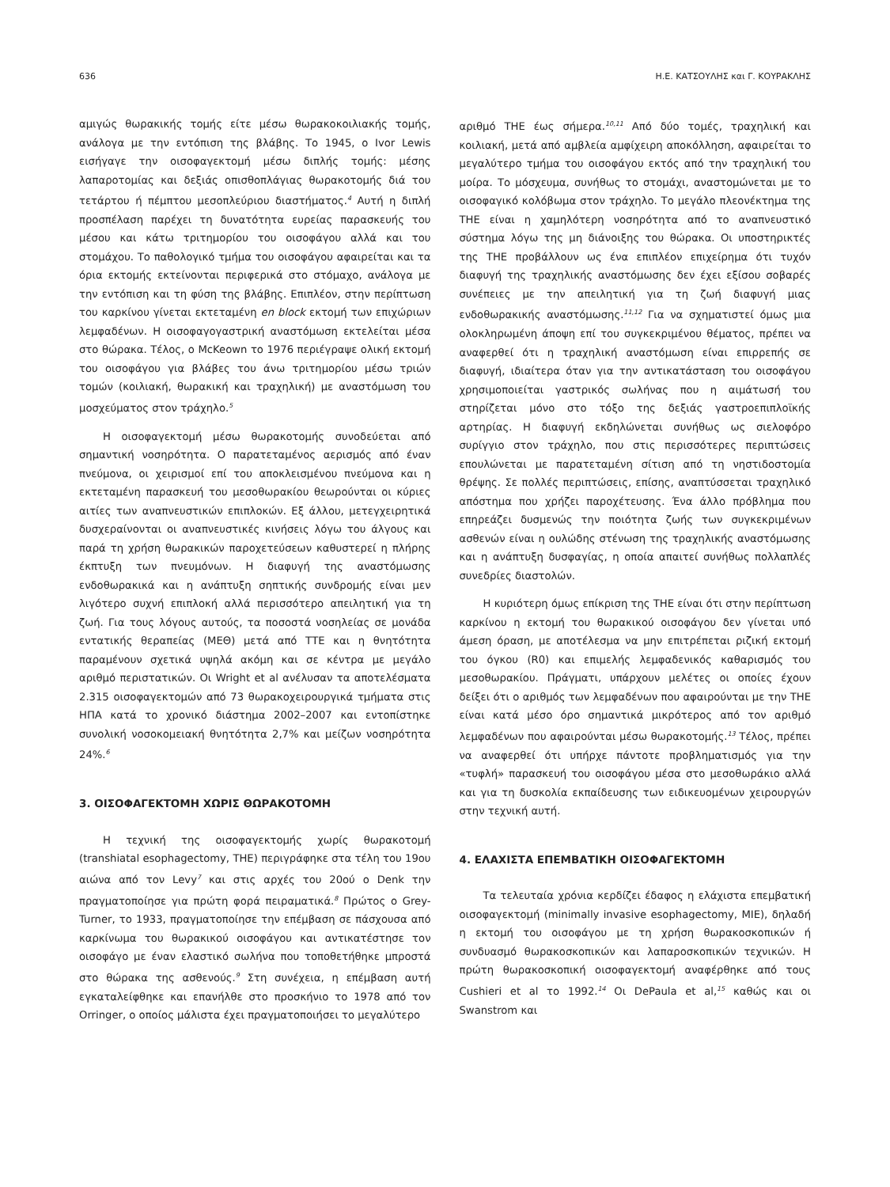636 Η.Ε. ΚΑΤΣΟΥΛΗΣ και Γ. ΚΟΥΡΑΚΛΗΣ
αμιγώς θωρακικής τομής είτε μέσω θωρακοκοιλιακής τομής, ανάλογα με την εντόπιση της βλάβης. Το 1945, ο Ivor Lewis εισήγαγε την οισοφαγεκτομή μέσω διπλής τομής: μέσης λαπαροτομίας και δεξιάς οπισθοπλάγιας θωρακοτομής διά του τετάρτου ή πέμπτου μεσοπλεύριου διαστήματος.<sup>4</sup> Αυτή η διπλή προσπέλαση παρέχει τη δυνατότητα ευρείας παρασκευής του μέσου και κάτω τριτημορίου του οισοφάγου αλλά και του στομάχου. Το παθολογικό τμήμα του οισοφάγου αφαιρείται και τα όρια εκτομής εκτείνονται περιφερικά στο στόμαχο, ανάλογα με την εντόπιση και τη φύση της βλάβης. Επιπλέον, στην περίπτωση του καρκίνου γίνεται εκτεταμένη en block εκτομή των επιχώριων λεμφαδένων. Η οισοφαγογαστρική αναστόμωση εκτελείται μέσα στο θώρακα. Τέλος, ο McKeown το 1976 περιέγραψε ολική εκτομή του οισοφάγου για βλάβες του άνω τριτημορίου μέσω τριών τομών (κοιλιακή, θωρακική και τραχηλική) με αναστόμωση του μοσχεύματος στον τράχηλο.<sup>5</sup>
Η οισοφαγεκτομή μέσω θωρακοτομής συνοδεύεται από σημαντική νοσηρότητα. Ο παρατεταμένος αερισμός από έναν πνεύμονα, οι χειρισμοί επί του αποκλεισμένου πνεύμονα και η εκτεταμένη παρασκευή του μεσοθωρακίου θεωρούνται οι κύριες αιτίες των αναπνευστικών επιπλοκών. Εξ άλλου, μετεγχειρητικά δυσχεραίνονται οι αναπνευστικές κινήσεις λόγω του άλγους και παρά τη χρήση θωρακικών παροχετεύσεων καθυστερεί η πλήρης έκπτυξη των πνευμόνων. Η διαφυγή της αναστόμωσης ενδοθωρακικά και η ανάπτυξη σηπτικής συνδρομής είναι μεν λιγότερο συχνή επιπλοκή αλλά περισσότερο απειλητική για τη ζωή. Για τους λόγους αυτούς, τα ποσοστά νοσηλείας σε μονάδα εντατικής θεραπείας (ΜΕΘ) μετά από ΤΤΕ και η θνητότητα παραμένουν σχετικά υψηλά ακόμη και σε κέντρα με μεγάλο αριθμό περιστατικών. Οι Wright et al ανέλυσαν τα αποτελέσματα 2.315 οισοφαγεκτομών από 73 θωρακοχειρουργικά τμήματα στις ΗΠΑ κατά το χρονικό διάστημα 2002–2007 και εντοπίστηκε συνολική νοσοκομειακή θνητότητα 2,7% και μείζων νοσηρότητα 24%.<sup>6</sup>
3. ΟΙΣΟΦΑΓΕΚΤΟΜΗ ΧΩΡΙΣ ΘΩΡΑΚΟΤΟΜΗ
Η τεχνική της οισοφαγεκτομής χωρίς θωρακοτομή (transhiatal esophagectomy, THE) περιγράφηκε στα τέλη του 19ου αιώνα από τον Levy<sup>7</sup> και στις αρχές του 20ού ο Denk την πραγματοποίησε για πρώτη φορά πειραματικά.<sup>8</sup> Πρώτος ο Grey-Turner, το 1933, πραγματοποίησε την επέμβαση σε πάσχουσα από καρκίνωμα του θωρακικού οισοφάγου και αντικατέστησε τον οισοφάγο με έναν ελαστικό σωλήνα που τοποθετήθηκε μπροστά στο θώρακα της ασθενούς.<sup>9</sup> Στη συνέχεια, η επέμβαση αυτή εγκαταλείφθηκε και επανήλθε στο προσκήνιο το 1978 από τον Orringer, ο οποίος μάλιστα έχει πραγματοποιήσει το μεγαλύτερο
αριθμό THE έως σήμερα.<sup>10,11</sup> Από δύο τομές, τραχηλική και κοιλιακή, μετά από αμβλεία αμφίχειρη αποκόλληση, αφαιρείται το μεγαλύτερο τμήμα του οισοφάγου εκτός από την τραχηλική του μοίρα. Το μόσχευμα, συνήθως το στομάχι, αναστομώνεται με το οισοφαγικό κολόβωμα στον τράχηλο. Το μεγάλο πλεονέκτημα της THE είναι η χαμηλότερη νοσηρότητα από το αναπνευστικό σύστημα λόγω της μη διάνοιξης του θώρακα. Οι υποστηρικτές της THE προβάλλουν ως ένα επιπλέον επιχείρημα ότι τυχόν διαφυγή της τραχηλικής αναστόμωσης δεν έχει εξίσου σοβαρές συνέπειες με την απειλητική για τη ζωή διαφυγή μιας ενδοθωρακικής αναστόμωσης.<sup>11,12</sup> Για να σχηματιστεί όμως μια ολοκληρωμένη άποψη επί του συγκεκριμένου θέματος, πρέπει να αναφερθεί ότι η τραχηλική αναστόμωση είναι επιρρεπής σε διαφυγή, ιδιαίτερα όταν για την αντικατάσταση του οισοφάγου χρησιμοποιείται γαστρικός σωλήνας που η αιμάτωσή του στηρίζεται μόνο στο τόξο της δεξιάς γαστροεπιπλοϊκής αρτηρίας. Η διαφυγή εκδηλώνεται συνήθως ως σιελοφόρο συρίγγιο στον τράχηλο, που στις περισσότερες περιπτώσεις επουλώνεται με παρατεταμένη σίτιση από τη νηστιδοστομία θρέψης. Σε πολλές περιπτώσεις, επίσης, αναπτύσσεται τραχηλικό απόστημα που χρήζει παροχέτευσης. Ένα άλλο πρόβλημα που επηρεάζει δυσμενώς την ποιότητα ζωής των συγκεκριμένων ασθενών είναι η ουλώδης στένωση της τραχηλικής αναστόμωσης και η ανάπτυξη δυσφαγίας, η οποία απαιτεί συνήθως πολλαπλές συνεδρίες διαστολών.
Η κυριότερη όμως επίκριση της THE είναι ότι στην περίπτωση καρκίνου η εκτομή του θωρακικού οισοφάγου δεν γίνεται υπό άμεση όραση, με αποτέλεσμα να μην επιτρέπεται ριζική εκτομή του όγκου (R0) και επιμελής λεμφαδενικός καθαρισμός του μεσοθωρακίου. Πράγματι, υπάρχουν μελέτες οι οποίες έχουν δείξει ότι ο αριθμός των λεμφαδένων που αφαιρούνται με την THE είναι κατά μέσο όρο σημαντικά μικρότερος από τον αριθμό λεμφαδένων που αφαιρούνται μέσω θωρακοτομής.<sup>13</sup> Τέλος, πρέπει να αναφερθεί ότι υπήρχε πάντοτε προβληματισμός για την «τυφλή» παρασκευή του οισοφάγου μέσα στο μεσοθωράκιο αλλά και για τη δυσκολία εκπαίδευσης των ειδικευομένων χειρουργών στην τεχνική αυτή.
4. ΕΛΑΧΙΣΤΑ ΕΠΕΜΒΑΤΙΚΗ ΟΙΣΟΦΑΓΕΚΤΟΜΗ
Τα τελευταία χρόνια κερδίζει έδαφος η ελάχιστα επεμβατική οισοφαγεκτομή (minimally invasive esophagectomy, MIE), δηλαδή η εκτομή του οισοφάγου με τη χρήση θωρακοσκοπικών ή συνδυασμό θωρακοσκοπικών και λαπαροσκοπικών τεχνικών. Η πρώτη θωρακοσκοπική οισοφαγεκτομή αναφέρθηκε από τους Cushieri et al το 1992.<sup>14</sup> Οι DePaula et al,<sup>15</sup> καθώς και οι Swanstrom και